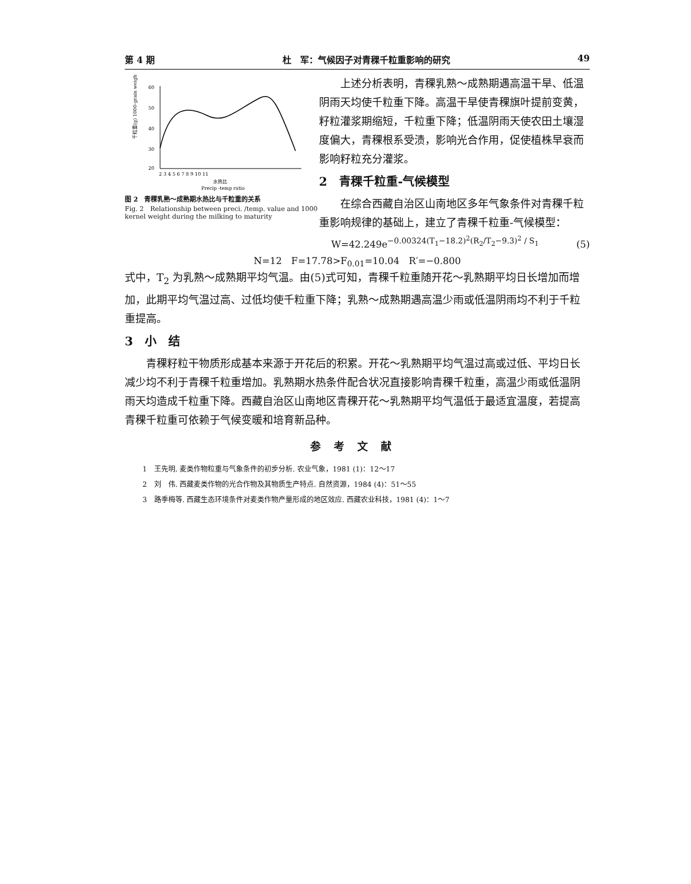第 4 期 杜　军：气候因子对青稞千粒重影响的研究 49
60
50
40
30
20
2 3 4 5 6 7 8 9 10 11
水热比
Precip -temp ratio
千粒重(g) 1000-grain weight
图 2　青稞乳熟～成熟期水热比与千粒重的关系
Fig. 2　Relationship between preci. /temp. value and 1000 kernel weight during the milking to maturity
上述分析表明，青稞乳熟～成熟期遇高温干旱、低温阴雨天均使千粒重下降。高温干旱使青稞旗叶提前变黄，籽粒灌浆期缩短，千粒重下降；低温阴雨天使农田土壤湿度偏大，青稞根系受渍，影响光合作用，促使植株早衰而影响籽粒充分灌浆。
2　青稞千粒重-气候模型
在综合西藏自治区山南地区多年气象条件对青稞千粒重影响规律的基础上，建立了青稞千粒重-气候模型：
W=42.249e<sup>−0.00324(T<sub>1</sub>−18.2)<sup>2</sup>(R<sub>2</sub>/T<sub>2</sub>−9.3)<sup>2</sup> / S<sub>1</sub></sup>　　　　(5)
N=12　F=17.78>F<sub>0.01</sub>=10.04　R′=−0.800
式中，T<sub>2</sub> 为乳熟～成熟期平均气温。由(5)式可知，青稞千粒重随开花～乳熟期平均日长增加而增加，此期平均气温过高、过低均使千粒重下降；乳熟～成熟期遇高温少雨或低温阴雨均不利于千粒重提高。
3　小　结
青稞籽粒干物质形成基本来源于开花后的积累。开花～乳熟期平均气温过高或过低、平均日长减少均不利于青稞千粒重增加。乳熟期水热条件配合状况直接影响青稞千粒重，高温少雨或低温阴雨天均造成千粒重下降。西藏自治区山南地区青稞开花～乳熟期平均气温低于最适宜温度，若提高青稞千粒重可依赖于气候变暖和培育新品种。
参考文献
1　王先明. 麦类作物粒重与气象条件的初步分析. 农业气象，1981 (1)：12～17
2　刘　伟. 西藏麦类作物的光合作物及其物质生产特点. 自然资源，1984 (4)：51～55
3　路季梅等. 西藏生态环境条件对麦类作物产量形成的地区效应. 西藏农业科技，1981 (4)：1～7